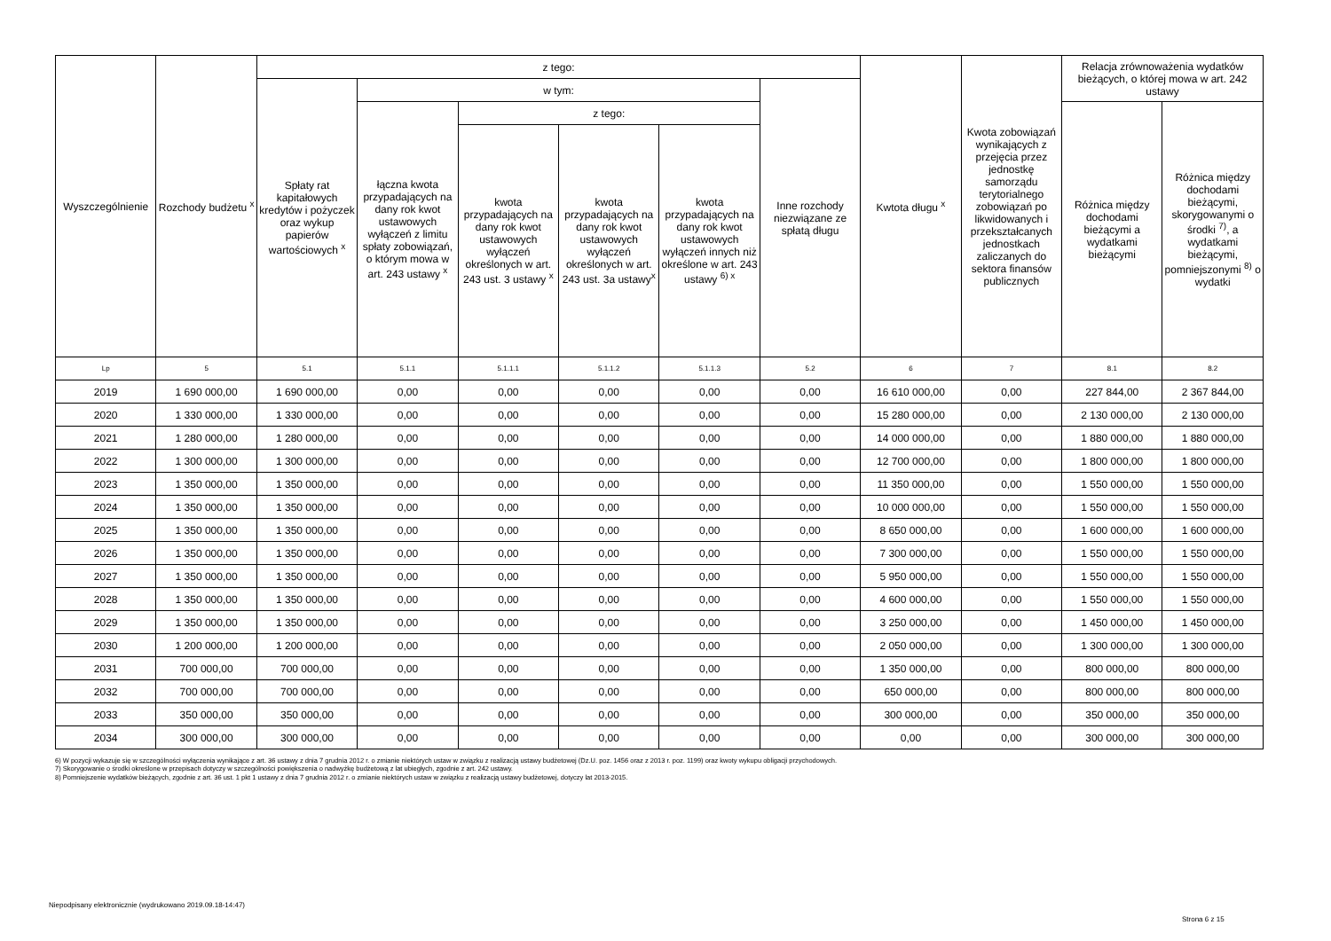| Wyszczególnienie | Rozchody budżetu <sup>x</sup> | z tego: | | | | | | Kwtota długu <sup>x</sup> | Kwota zobowiązań wynikających z przejęcia przez jednostkę samorządu terytorialnego zobowiązań po likwidowanych i przekształcanych jednostkach zaliczanych do sektora finansów publicznych | Relacja zrównoważenia wydatków bieżących, o której mowa w art. 242 ustawy | |
| --- | --- | --- | --- | --- | --- | --- | --- | --- | --- | --- | --- |
| | | Spłaty rat kapitałowych kredytów i pożyczek oraz wykup papierów wartościowych <sup>x</sup> | w tym: | | | | Inne rozchody niezwiązane ze spłatą długu | | | | |
| | | | łączna kwota przypadających na dany rok kwot ustawowych wyłączeń z limitu spłaty zobowiązań, o którym mowa w art. 243 ustawy <sup>x</sup> | z tego: | | | | | | Różnica między dochodami bieżącymi a wydatkami bieżącymi | Różnica między dochodami bieżącymi, skorygowanymi o środki <sup>7)</sup>, a wydatkami bieżącymi, pomniejszonymi <sup>8)</sup> o wydatki |
| | | | | kwota przypadających na dany rok kwot ustawowych wyłączeń określonych w art. 243 ust. 3 ustawy <sup>x</sup> | kwota przypadających na dany rok kwot ustawowych wyłączeń określonych w art. 243 ust. 3a ustawy<sup>x</sup> | kwota przypadających na dany rok kwot ustawowych wyłączeń innych niż określone w art. 243 ustawy <sup>6) x</sup> | | | | | |
| Lp | 5 | 5.1 | 5.1.1 | 5.1.1.1 | 5.1.1.2 | 5.1.1.3 | 5.2 | 6 | 7 | 8.1 | 8.2 |
| 2019 | 1 690 000,00 | 1 690 000,00 | 0,00 | 0,00 | 0,00 | 0,00 | 0,00 | 16 610 000,00 | 0,00 | 227 844,00 | 2 367 844,00 |
| 2020 | 1 330 000,00 | 1 330 000,00 | 0,00 | 0,00 | 0,00 | 0,00 | 0,00 | 15 280 000,00 | 0,00 | 2 130 000,00 | 2 130 000,00 |
| 2021 | 1 280 000,00 | 1 280 000,00 | 0,00 | 0,00 | 0,00 | 0,00 | 0,00 | 14 000 000,00 | 0,00 | 1 880 000,00 | 1 880 000,00 |
| 2022 | 1 300 000,00 | 1 300 000,00 | 0,00 | 0,00 | 0,00 | 0,00 | 0,00 | 12 700 000,00 | 0,00 | 1 800 000,00 | 1 800 000,00 |
| 2023 | 1 350 000,00 | 1 350 000,00 | 0,00 | 0,00 | 0,00 | 0,00 | 0,00 | 11 350 000,00 | 0,00 | 1 550 000,00 | 1 550 000,00 |
| 2024 | 1 350 000,00 | 1 350 000,00 | 0,00 | 0,00 | 0,00 | 0,00 | 0,00 | 10 000 000,00 | 0,00 | 1 550 000,00 | 1 550 000,00 |
| 2025 | 1 350 000,00 | 1 350 000,00 | 0,00 | 0,00 | 0,00 | 0,00 | 0,00 | 8 650 000,00 | 0,00 | 1 600 000,00 | 1 600 000,00 |
| 2026 | 1 350 000,00 | 1 350 000,00 | 0,00 | 0,00 | 0,00 | 0,00 | 0,00 | 7 300 000,00 | 0,00 | 1 550 000,00 | 1 550 000,00 |
| 2027 | 1 350 000,00 | 1 350 000,00 | 0,00 | 0,00 | 0,00 | 0,00 | 0,00 | 5 950 000,00 | 0,00 | 1 550 000,00 | 1 550 000,00 |
| 2028 | 1 350 000,00 | 1 350 000,00 | 0,00 | 0,00 | 0,00 | 0,00 | 0,00 | 4 600 000,00 | 0,00 | 1 550 000,00 | 1 550 000,00 |
| 2029 | 1 350 000,00 | 1 350 000,00 | 0,00 | 0,00 | 0,00 | 0,00 | 0,00 | 3 250 000,00 | 0,00 | 1 450 000,00 | 1 450 000,00 |
| 2030 | 1 200 000,00 | 1 200 000,00 | 0,00 | 0,00 | 0,00 | 0,00 | 0,00 | 2 050 000,00 | 0,00 | 1 300 000,00 | 1 300 000,00 |
| 2031 | 700 000,00 | 700 000,00 | 0,00 | 0,00 | 0,00 | 0,00 | 0,00 | 1 350 000,00 | 0,00 | 800 000,00 | 800 000,00 |
| 2032 | 700 000,00 | 700 000,00 | 0,00 | 0,00 | 0,00 | 0,00 | 0,00 | 650 000,00 | 0,00 | 800 000,00 | 800 000,00 |
| 2033 | 350 000,00 | 350 000,00 | 0,00 | 0,00 | 0,00 | 0,00 | 0,00 | 300 000,00 | 0,00 | 350 000,00 | 350 000,00 |
| 2034 | 300 000,00 | 300 000,00 | 0,00 | 0,00 | 0,00 | 0,00 | 0,00 | 0,00 | 0,00 | 300 000,00 | 300 000,00 |
6) W pozycji wykazuje się w szczególności wyłączenia wynikające z art. 36 ustawy z dnia 7 grudnia 2012 r. o zmianie niektórych ustaw w związku z realizacją ustawy budżetowej (Dz.U. poz. 1456 oraz z 2013 r. poz. 1199) oraz kwoty wykupu obligacji przychodowych.
7) Skorygowanie o środki określone w przepisach dotyczy w szczególności powiększenia o nadwyżkę budżetową z lat ubiegłych, zgodnie z art. 242 ustawy.
8) Pomniejszenie wydatków bieżących, zgodnie z art. 36 ust. 1 pkt 1 ustawy z dnia 7 grudnia 2012 r. o zmianie niektórych ustaw w związku z realizacją ustawy budżetowej, dotyczy lat 2013-2015.
Niepodpisany elektronicznie (wydrukowano 2019.09.18-14:47)
Strona 6 z 15